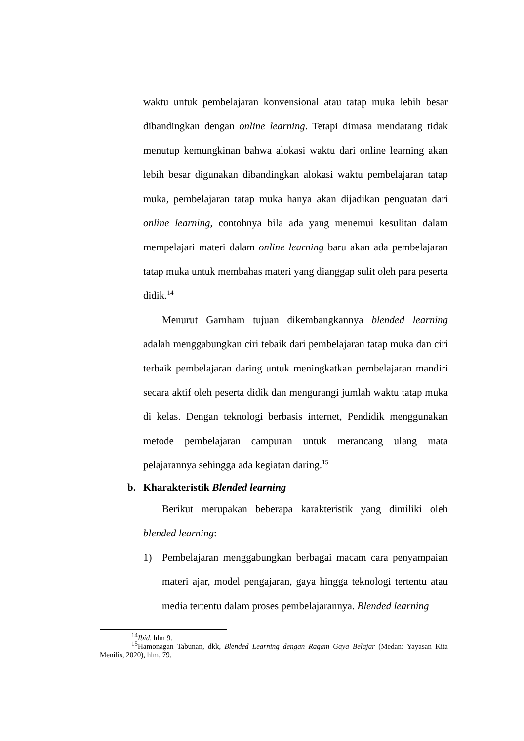waktu untuk pembelajaran konvensional atau tatap muka lebih besar dibandingkan dengan online learning. Tetapi dimasa mendatang tidak menutup kemungkinan bahwa alokasi waktu dari online learning akan lebih besar digunakan dibandingkan alokasi waktu pembelajaran tatap muka, pembelajaran tatap muka hanya akan dijadikan penguatan dari online learning, contohnya bila ada yang menemui kesulitan dalam mempelajari materi dalam online learning baru akan ada pembelajaran tatap muka untuk membahas materi yang dianggap sulit oleh para peserta didik.<sup>14</sup>
Menurut Garnham tujuan dikembangkannya blended learning adalah menggabungkan ciri tebaik dari pembelajaran tatap muka dan ciri terbaik pembelajaran daring untuk meningkatkan pembelajaran mandiri secara aktif oleh peserta didik dan mengurangi jumlah waktu tatap muka di kelas. Dengan teknologi berbasis internet, Pendidik menggunakan metode pembelajaran campuran untuk merancang ulang mata pelajarannya sehingga ada kegiatan daring.<sup>15</sup>
b. Kharakteristik Blended learning
Berikut merupakan beberapa karakteristik yang dimiliki oleh blended learning:
1) Pembelajaran menggabungkan berbagai macam cara penyampaian materi ajar, model pengajaran, gaya hingga teknologi tertentu atau media tertentu dalam proses pembelajarannya. Blended learning
<sup>14</sup> Ibid, hlm 9.
<sup>15</sup> Hamonagan Tabunan, dkk, Blended Learning dengan Ragam Gaya Belajar (Medan: Yayasan Kita Menilis, 2020), hlm, 79.